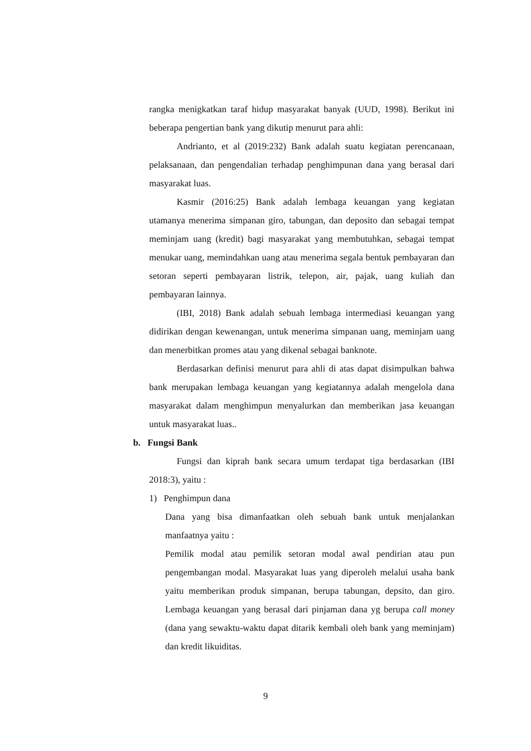rangka menigkatkan taraf hidup masyarakat banyak (UUD, 1998). Berikut ini beberapa pengertian bank yang dikutip menurut para ahli:
Andrianto, et al (2019:232) Bank adalah suatu kegiatan perencanaan, pelaksanaan, dan pengendalian terhadap penghimpunan dana yang berasal dari masyarakat luas.
Kasmir (2016:25) Bank adalah lembaga keuangan yang kegiatan utamanya menerima simpanan giro, tabungan, dan deposito dan sebagai tempat meminjam uang (kredit) bagi masyarakat yang membutuhkan, sebagai tempat menukar uang, memindahkan uang atau menerima segala bentuk pembayaran dan setoran seperti pembayaran listrik, telepon, air, pajak, uang kuliah dan pembayaran lainnya.
(IBI, 2018) Bank adalah sebuah lembaga intermediasi keuangan yang didirikan dengan kewenangan, untuk menerima simpanan uang, meminjam uang dan menerbitkan promes atau yang dikenal sebagai banknote.
Berdasarkan definisi menurut para ahli di atas dapat disimpulkan bahwa bank merupakan lembaga keuangan yang kegiatannya adalah mengelola dana masyarakat dalam menghimpun menyalurkan dan memberikan jasa keuangan untuk masyarakat luas..
b. Fungsi Bank
Fungsi dan kiprah bank secara umum terdapat tiga berdasarkan (IBI 2018:3), yaitu :
1) Penghimpun dana
Dana yang bisa dimanfaatkan oleh sebuah bank untuk menjalankan manfaatnya yaitu :
Pemilik modal atau pemilik setoran modal awal pendirian atau pun pengembangan modal. Masyarakat luas yang diperoleh melalui usaha bank yaitu memberikan produk simpanan, berupa tabungan, depsito, dan giro. Lembaga keuangan yang berasal dari pinjaman dana yg berupa call money (dana yang sewaktu-waktu dapat ditarik kembali oleh bank yang meminjam) dan kredit likuiditas.
9